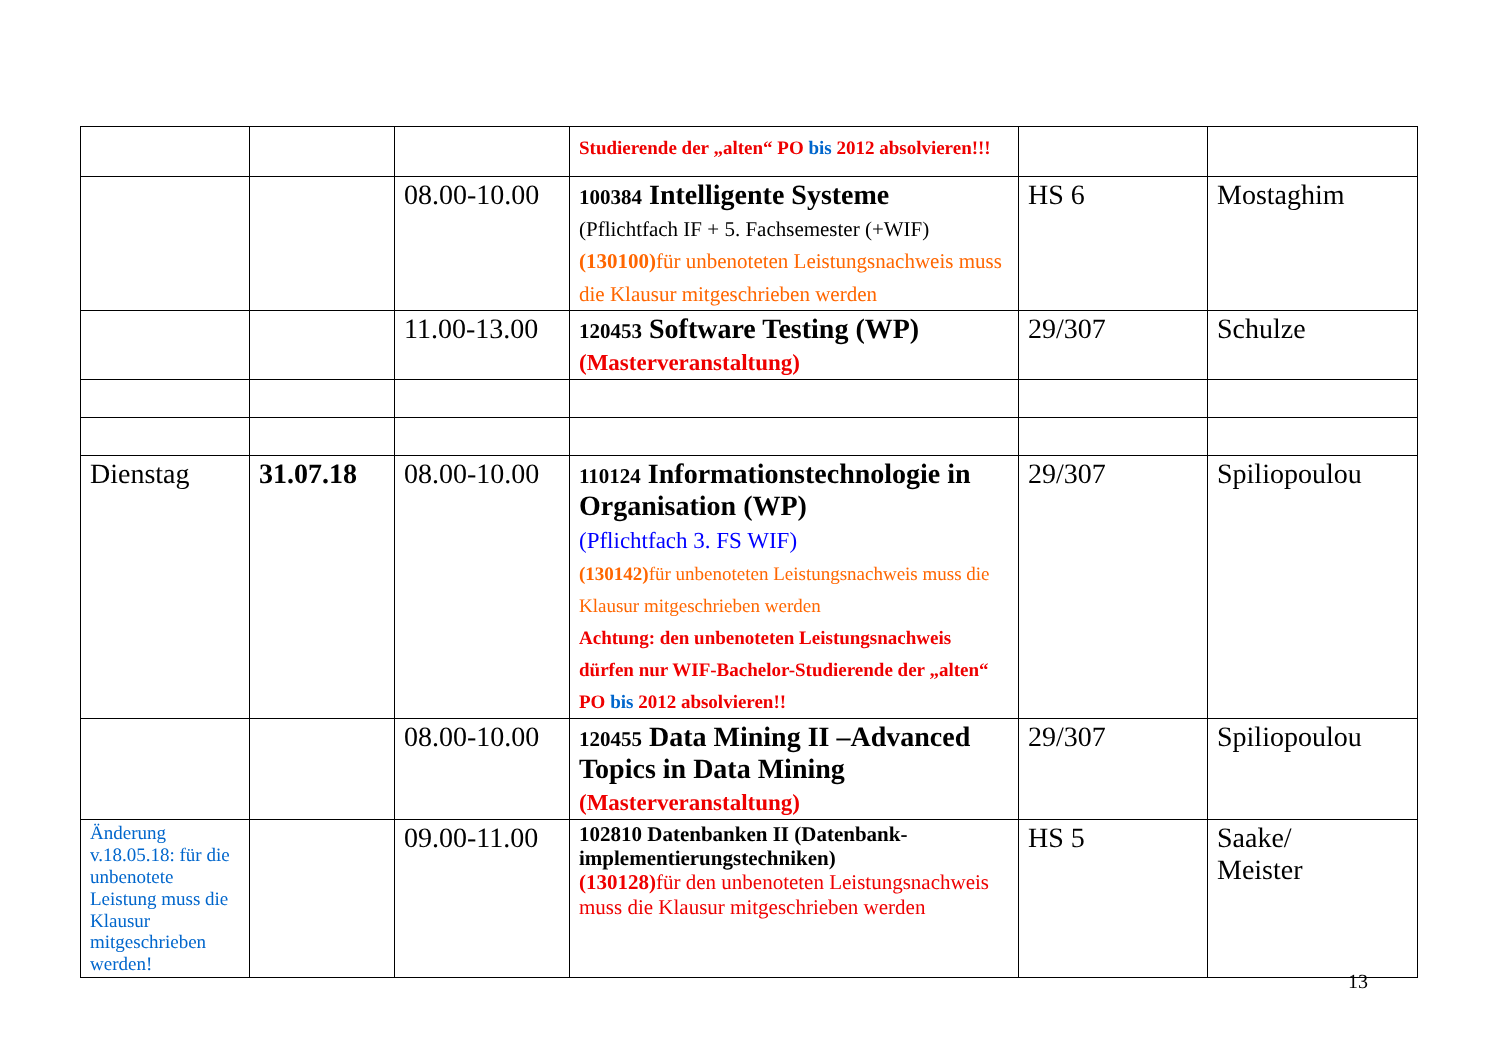| | | | Studierende der „alten“ PO bis 2012 absolvieren!!! | | |
| | | 08.00-10.00 | 100384 Intelligente Systeme (Pflichtfach IF + 5. Fachsemester (+WIF) (130100) für unbenoteten Leistungsnachweis muss die Klausur mitgeschrieben werden | HS 6 | Mostaghim |
| | | 11.00-13.00 | 120453 Software Testing (WP) (Masterveranstaltung) | 29/307 | Schulze |
| Dienstag | 31.07.18 | 08.00-10.00 | 110124 Informationstechnologie in Organisation (WP) (Pflichtfach 3. FS WIF) (130142) für unbenoteten Leistungsnachweis muss die Klausur mitgeschrieben werden Achtung: den unbenoteten Leistungsnachweis dürfen nur WIF-Bachelor-Studierende der „alten“ PO bis 2012 absolvieren!! | 29/307 | Spiliopoulou |
| | | 08.00-10.00 | 120455 Data Mining II –Advanced Topics in Data Mining (Masterveranstaltung) | 29/307 | Spiliopoulou |
| Änderung v.18.05.18: für die unbenotete Leistung muss die Klausur mitgeschrieben werden! | | 09.00-11.00 | 102810 Datenbanken II (Datenbank-implementierungstechniken) (130128) für den unbenoteten Leistungsnachweis muss die Klausur mitgeschrieben werden | HS 5 | Saake/ Meister |
13